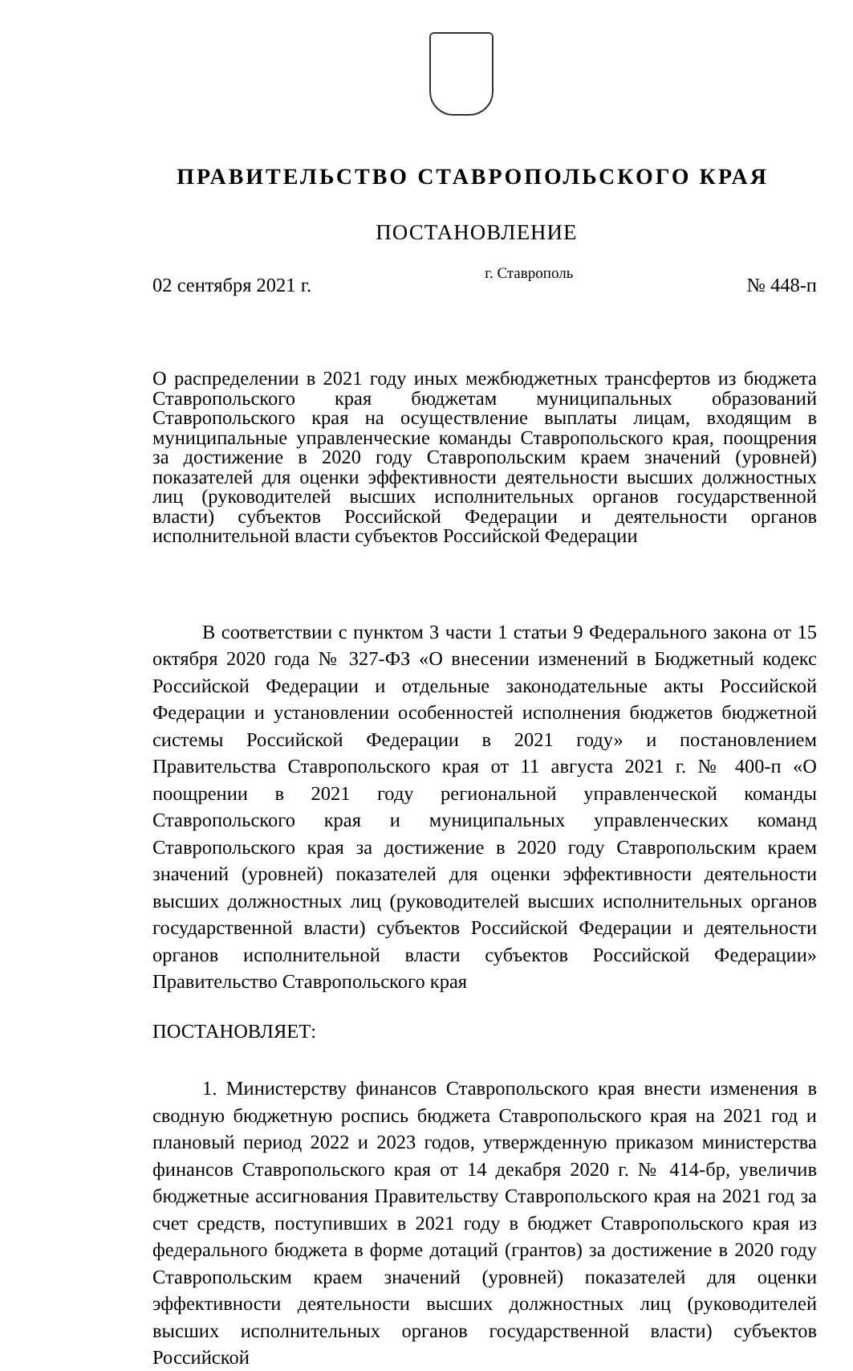ПРАВИТЕЛЬСТВО СТАВРОПОЛЬСКОГО КРАЯ
ПОСТАНОВЛЕНИЕ
02 сентября 2021 г. г. Ставрополь № 448-п
О распределении в 2021 году иных межбюджетных трансфертов из бюджета Ставропольского края бюджетам муниципальных образований Ставропольского края на осуществление выплаты лицам, входящим в муниципальные управленческие команды Ставропольского края, поощрения за достижение в 2020 году Ставропольским краем значений (уровней) показателей для оценки эффективности деятельности высших должностных лиц (руководителей высших исполнительных органов государственной власти) субъектов Российской Федерации и деятельности органов исполнительной власти субъектов Российской Федерации
В соответствии с пунктом 3 части 1 статьи 9 Федерального закона от 15 октября 2020 года № 327-ФЗ «О внесении изменений в Бюджетный кодекс Российской Федерации и отдельные законодательные акты Российской Федерации и установлении особенностей исполнения бюджетов бюджетной системы Российской Федерации в 2021 году» и постановлением Правительства Ставропольского края от 11 августа 2021 г. № 400-п «О поощрении в 2021 году региональной управленческой команды Ставропольского края и муниципальных управленческих команд Ставропольского края за достижение в 2020 году Ставропольским краем значений (уровней) показателей для оценки эффективности деятельности высших должностных лиц (руководителей высших исполнительных органов государственной власти) субъектов Российской Федерации и деятельности органов исполнительной власти субъектов Российской Федерации» Правительство Ставропольского края
ПОСТАНОВЛЯЕТ:
1. Министерству финансов Ставропольского края внести изменения в сводную бюджетную роспись бюджета Ставропольского края на 2021 год и плановый период 2022 и 2023 годов, утвержденную приказом министерства финансов Ставропольского края от 14 декабря 2020 г. № 414-бр, увеличив бюджетные ассигнования Правительству Ставропольского края на 2021 год за счет средств, поступивших в 2021 году в бюджет Ставропольского края из федерального бюджета в форме дотаций (грантов) за достижение в 2020 году Ставропольским краем значений (уровней) показателей для оценки эффективности деятельности высших должностных лиц (руководителей высших исполнительных органов государственной власти) субъектов Российской